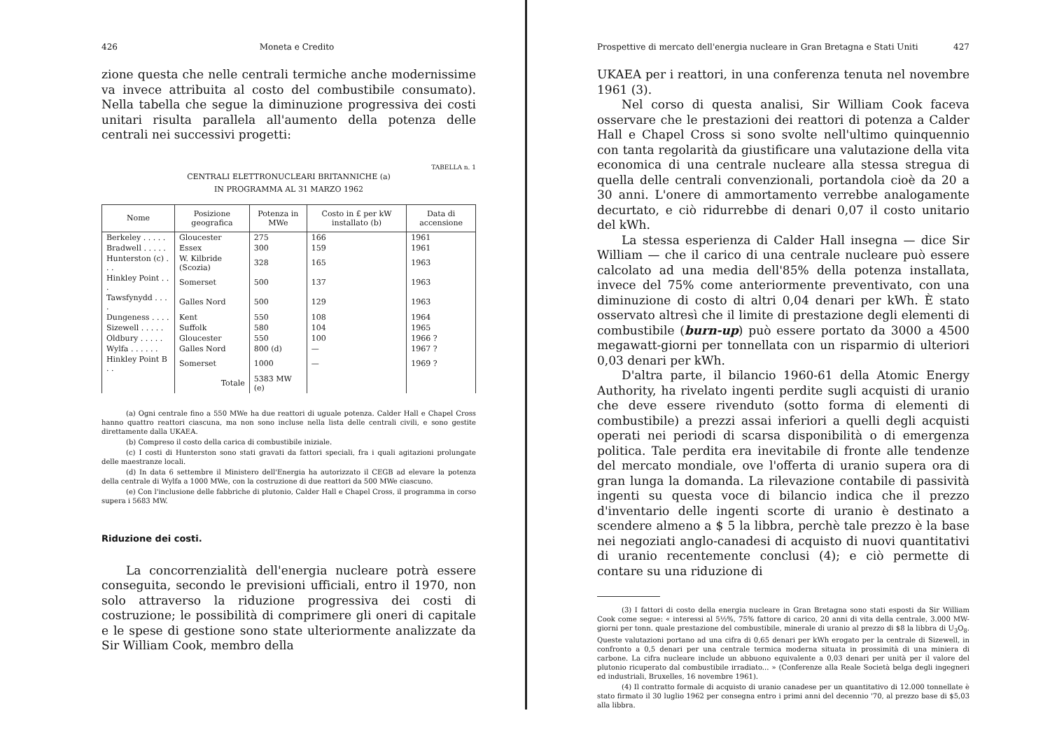426 Moneta e Credito
zione questa che nelle centrali termiche anche modernissime va invece attribuita al costo del combustibile consumato). Nella tabella che segue la diminuzione progressiva dei costi unitari risulta parallela all'aumento della potenza delle centrali nei successivi progetti:
TABELLA n. 1
CENTRALI ELETTRONUCLEARI BRITANNICHE (a)
IN PROGRAMMA AL 31 MARZO 1962
| Nome | Posizione geografica | Potenza in MWe | Costo in £ per kW installato (b) | Data di accensione |
| --- | --- | --- | --- | --- |
| Berkeley . . . . . | Gloucester | 275 | 166 | 1961 |
| Bradwell . . . . . | Essex | 300 | 159 | 1961 |
| Hunterston (c) . . . | W. Kilbride (Scozia) | 328 | 165 | 1963 |
| Hinkley Point . . . | Somerset | 500 | 137 | 1963 |
| Tawsfynydd . . . . | Galles Nord | 500 | 129 | 1963 |
| Dungeness . . . . | Kent | 550 | 108 | 1964 |
| Sizewell . . . . . | Suffolk | 580 | 104 | 1965 |
| Oldbury . . . . . | Gloucester | 550 | 100 | 1966 ? |
| Wylfa . . . . . . | Galles Nord | 800 (d) | — | 1967 ? |
| Hinkley Point B . . | Somerset | 1000 | — | 1969 ? |
| | Totale | 5383 MW (e) | | |
(a) Ogni centrale fino a 550 MWe ha due reattori di uguale potenza. Calder Hall e Chapel Cross hanno quattro reattori ciascuna, ma non sono incluse nella lista delle centrali civili, e sono gestite direttamente dalla UKAEA.
(b) Compreso il costo della carica di combustibile iniziale.
(c) I costi di Hunterston sono stati gravati da fattori speciali, fra i quali agitazioni prolungate delle maestranze locali.
(d) In data 6 settembre il Ministero dell'Energia ha autorizzato il CEGB ad elevare la potenza della centrale di Wylfa a 1000 MWe, con la costruzione di due reattori da 500 MWe ciascuno.
(e) Con l'inclusione delle fabbriche di plutonio, Calder Hall e Chapel Cross, il programma in corso supera i 5683 MW.
Riduzione dei costi.
La concorrenzialità dell'energia nucleare potrà essere conseguita, secondo le previsioni ufficiali, entro il 1970, non solo attraverso la riduzione progressiva dei costi di costruzione; le possibilità di comprimere gli oneri di capitale e le spese di gestione sono state ulteriormente analizzate da Sir William Cook, membro della
Prospettive di mercato dell'energia nucleare in Gran Bretagna e Stati Uniti 427
UKAEA per i reattori, in una conferenza tenuta nel novembre 1961 (3).
Nel corso di questa analisi, Sir William Cook faceva osservare che le prestazioni dei reattori di potenza a Calder Hall e Chapel Cross si sono svolte nell'ultimo quinquennio con tanta regolarità da giustificare una valutazione della vita economica di una centrale nucleare alla stessa stregua di quella delle centrali convenzionali, portandola cioè da 20 a 30 anni. L'onere di ammortamento verrebbe analogamente decurtato, e ciò ridurrebbe di denari 0,07 il costo unitario del kWh.
La stessa esperienza di Calder Hall insegna — dice Sir William — che il carico di una centrale nucleare può essere calcolato ad una media dell'85% della potenza installata, invece del 75% come anteriormente preventivato, con una diminuzione di costo di altri 0,04 denari per kWh. È stato osservato altresì che il limite di prestazione degli elementi di combustibile (burn-up) può essere portato da 3000 a 4500 megawatt-giorni per tonnellata con un risparmio di ulteriori 0,03 denari per kWh.
D'altra parte, il bilancio 1960-61 della Atomic Energy Authority, ha rivelato ingenti perdite sugli acquisti di uranio che deve essere rivenduto (sotto forma di elementi di combustibile) a prezzi assai inferiori a quelli degli acquisti operati nei periodi di scarsa disponibilità o di emergenza politica. Tale perdita era inevitabile di fronte alle tendenze del mercato mondiale, ove l'offerta di uranio supera ora di gran lunga la domanda. La rilevazione contabile di passività ingenti su questa voce di bilancio indica che il prezzo d'inventario delle ingenti scorte di uranio è destinato a scendere almeno a $ 5 la libbra, perchè tale prezzo è la base nei negoziati anglo-canadesi di acquisto di nuovi quantitativi di uranio recentemente conclusi (4); e ciò permette di contare su una riduzione di
(3) I fattori di costo della energia nucleare in Gran Bretagna sono stati esposti da Sir William Cook come segue: « interessi al 5½%, 75% fattore di carico, 20 anni di vita della centrale, 3.000 MW-giorni per tonn. quale prestazione del combustibile, minerale di uranio al prezzo di $8 la libbra di U<sub>3</sub>O<sub>8</sub>. Queste valutazioni portano ad una cifra di 0,65 denari per kWh erogato per la centrale di Sizewell, in confronto a 0,5 denari per una centrale termica moderna situata in prossimità di una miniera di carbone. La cifra nucleare include un abbuono equivalente a 0,03 denari per unità per il valore del plutonio ricuperato dal combustibile irradiato... » (Conferenze alla Reale Società belga degli ingegneri ed industriali, Bruxelles, 16 novembre 1961).
(4) Il contratto formale di acquisto di uranio canadese per un quantitativo di 12.000 tonnellate è stato firmato il 30 luglio 1962 per consegna entro i primi anni del decennio '70, al prezzo base di $5,03 alla libbra.